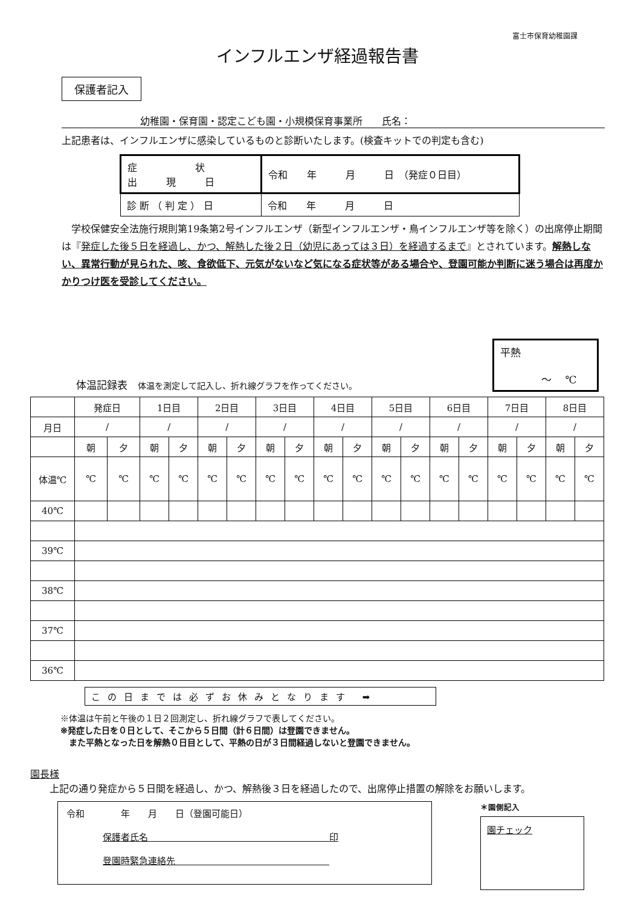富士市保育幼稚園課
インフルエンザ経過報告書
保護者記入
幼稚園・保育園・認定こども園・小規模保育事業所　　氏名：
上記患者は、インフルエンザに感染しているものと診断いたします。(検査キットでの判定も含む)
| 症 状 出 現 日 | 令和 年 月 日 （発症０日目） |
| 診 断 （ 判 定 ） 日 | 令和 年 月 日 |
　学校保健安全法施行規則第19条第2号インフルエンザ（新型インフルエンザ・鳥インフルエンザ等を除く）の出席停止期間は『発症した後５日を経過し、かつ、解熱した後２日（幼児にあっては３日）を経過するまで』とされています。解熱しない、異常行動が見られた、咳、食欲低下、元気がないなど気になる症状等がある場合や、登園可能か判断に迷う場合は再度かかりつけ医を受診してください。
体温記録表　体温を測定して記入し、折れ線グラフを作ってください。
平熱
　　　　～　 ℃
| | 発症日 | | 1日目 | | 2日目 | | 3日目 | | 4日目 | | 5日目 | | 6日目 | | 7日目 | | 8日目 | |
| 月日 | / | | / | | / | | / | | / | | / | | / | | / | | / | |
| | 朝 | 夕 | 朝 | 夕 | 朝 | 夕 | 朝 | 夕 | 朝 | 夕 | 朝 | 夕 | 朝 | 夕 | 朝 | 夕 | 朝 | 夕 |
| 体温℃ | ℃ | ℃ | ℃ | ℃ | ℃ | ℃ | ℃ | ℃ | ℃ | ℃ | ℃ | ℃ | ℃ | ℃ | ℃ | ℃ | ℃ | ℃ |
| 40℃ | | | | | | | | | | | | | | | | | | |
| 39℃ | | | | | | | | | | | | | | | | | | |
| 38℃ | | | | | | | | | | | | | | | | | | |
| 37℃ | | | | | | | | | | | | | | | | | | |
| 36℃ | | | | | | | | | | | | | | | | | | |
この日までは必ずお休みとなります ➡
※体温は午前と午後の１日２回測定し、折れ線グラフで表してください。
※発症した日を０日として、そこから５日間（計６日間）は登園できません。
　また平熱となった日を解熱０日目として、平熱の日が３日間経過しないと登園できません。
園長様
　　上記の通り発症から５日間を経過し、かつ、解熱後３日を経過したので、出席停止措置の解除をお願いします。
令和　　　　年　　月　　日（登園可能日）
　　　　保護者氏名　　　　　　　　　　　　　　　　　　　　印
　　　　登園時緊急連絡先　　　　　　　　　　　　　　　　　
＊園側記入
園チェック